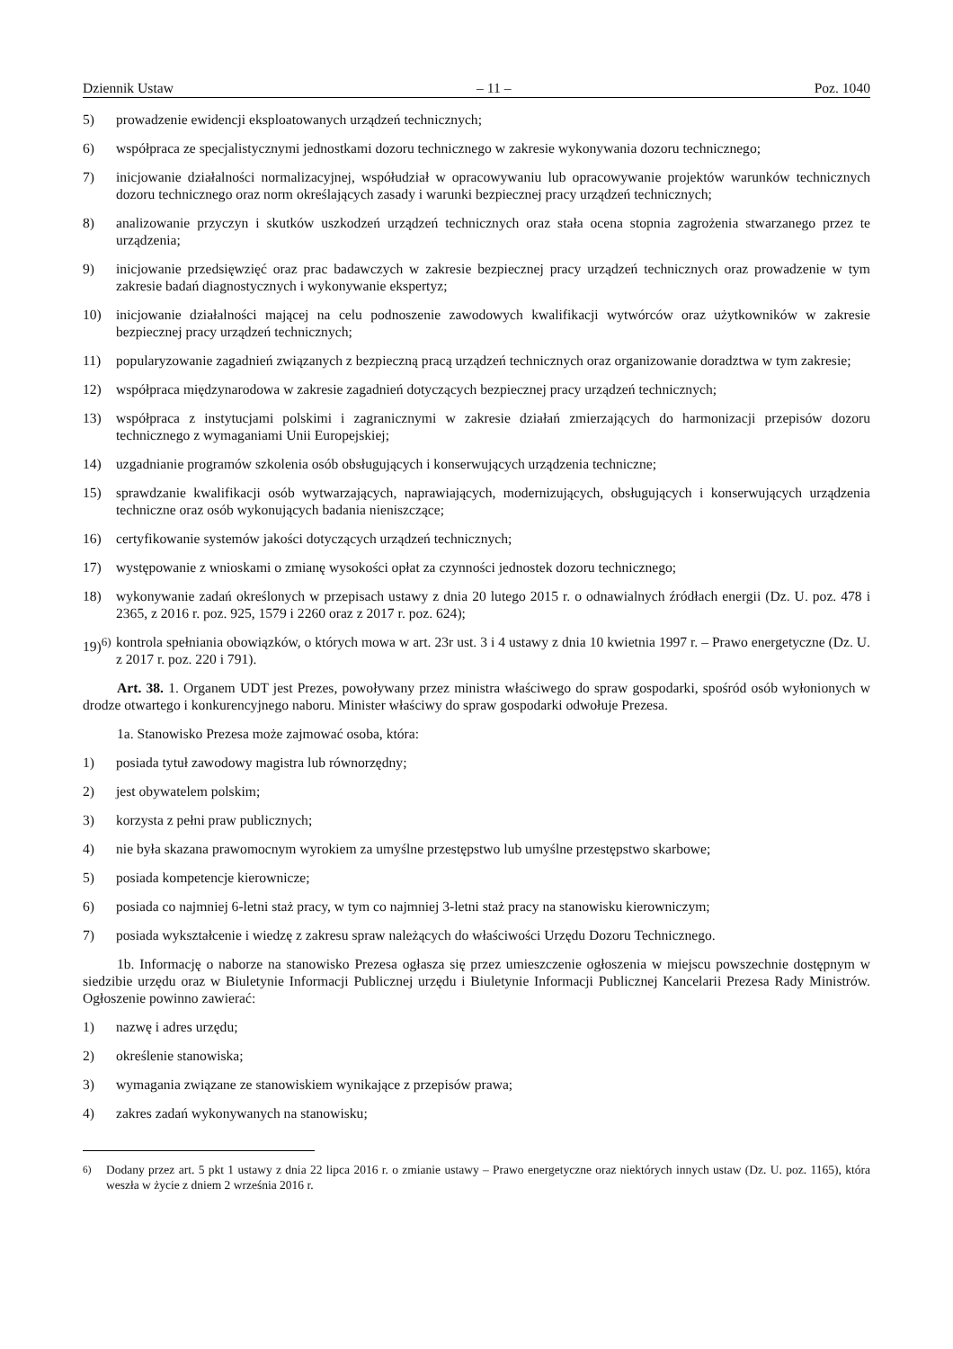Dziennik Ustaw – 11 – Poz. 1040
5) prowadzenie ewidencji eksploatowanych urządzeń technicznych;
6) współpraca ze specjalistycznymi jednostkami dozoru technicznego w zakresie wykonywania dozoru technicznego;
7) inicjowanie działalności normalizacyjnej, współudział w opracowywaniu lub opracowywanie projektów warunków technicznych dozoru technicznego oraz norm określających zasady i warunki bezpiecznej pracy urządzeń technicznych;
8) analizowanie przyczyn i skutków uszkodzeń urządzeń technicznych oraz stała ocena stopnia zagrożenia stwarzanego przez te urządzenia;
9) inicjowanie przedsięwzięć oraz prac badawczych w zakresie bezpiecznej pracy urządzeń technicznych oraz prowadzenie w tym zakresie badań diagnostycznych i wykonywanie ekspertyz;
10) inicjowanie działalności mającej na celu podnoszenie zawodowych kwalifikacji wytwórców oraz użytkowników w zakresie bezpiecznej pracy urządzeń technicznych;
11) popularyzowanie zagadnień związanych z bezpieczną pracą urządzeń technicznych oraz organizowanie doradztwa w tym zakresie;
12) współpraca międzynarodowa w zakresie zagadnień dotyczących bezpiecznej pracy urządzeń technicznych;
13) współpraca z instytucjami polskimi i zagranicznymi w zakresie działań zmierzających do harmonizacji przepisów dozoru technicznego z wymaganiami Unii Europejskiej;
14) uzgadnianie programów szkolenia osób obsługujących i konserwujących urządzenia techniczne;
15) sprawdzanie kwalifikacji osób wytwarzających, naprawiających, modernizujących, obsługujących i konserwujących urządzenia techniczne oraz osób wykonujących badania nieniszczące;
16) certyfikowanie systemów jakości dotyczących urządzeń technicznych;
17) występowanie z wnioskami o zmianę wysokości opłat za czynności jednostek dozoru technicznego;
18) wykonywanie zadań określonych w przepisach ustawy z dnia 20 lutego 2015 r. o odnawialnych źródłach energii (Dz. U. poz. 478 i 2365, z 2016 r. poz. 925, 1579 i 2260 oraz z 2017 r. poz. 624);
19)<sup>6)</sup> kontrola spełniania obowiązków, o których mowa w art. 23r ust. 3 i 4 ustawy z dnia 10 kwietnia 1997 r. – Prawo energetyczne (Dz. U. z 2017 r. poz. 220 i 791).
Art. 38. 1. Organem UDT jest Prezes, powoływany przez ministra właściwego do spraw gospodarki, spośród osób wyłonionych w drodze otwartego i konkurencyjnego naboru. Minister właściwy do spraw gospodarki odwołuje Prezesa.
1a. Stanowisko Prezesa może zajmować osoba, która:
1) posiada tytuł zawodowy magistra lub równorzędny;
2) jest obywatelem polskim;
3) korzysta z pełni praw publicznych;
4) nie była skazana prawomocnym wyrokiem za umyślne przestępstwo lub umyślne przestępstwo skarbowe;
5) posiada kompetencje kierownicze;
6) posiada co najmniej 6-letni staż pracy, w tym co najmniej 3-letni staż pracy na stanowisku kierowniczym;
7) posiada wykształcenie i wiedzę z zakresu spraw należących do właściwości Urzędu Dozoru Technicznego.
1b. Informację o naborze na stanowisko Prezesa ogłasza się przez umieszczenie ogłoszenia w miejscu powszechnie dostępnym w siedzibie urzędu oraz w Biuletynie Informacji Publicznej urzędu i Biuletynie Informacji Publicznej Kancelarii Prezesa Rady Ministrów. Ogłoszenie powinno zawierać:
1) nazwę i adres urzędu;
2) określenie stanowiska;
3) wymagania związane ze stanowiskiem wynikające z przepisów prawa;
4) zakres zadań wykonywanych na stanowisku;
<sup>6)</sup> Dodany przez art. 5 pkt 1 ustawy z dnia 22 lipca 2016 r. o zmianie ustawy – Prawo energetyczne oraz niektórych innych ustaw (Dz. U. poz. 1165), która weszła w życie z dniem 2 września 2016 r.